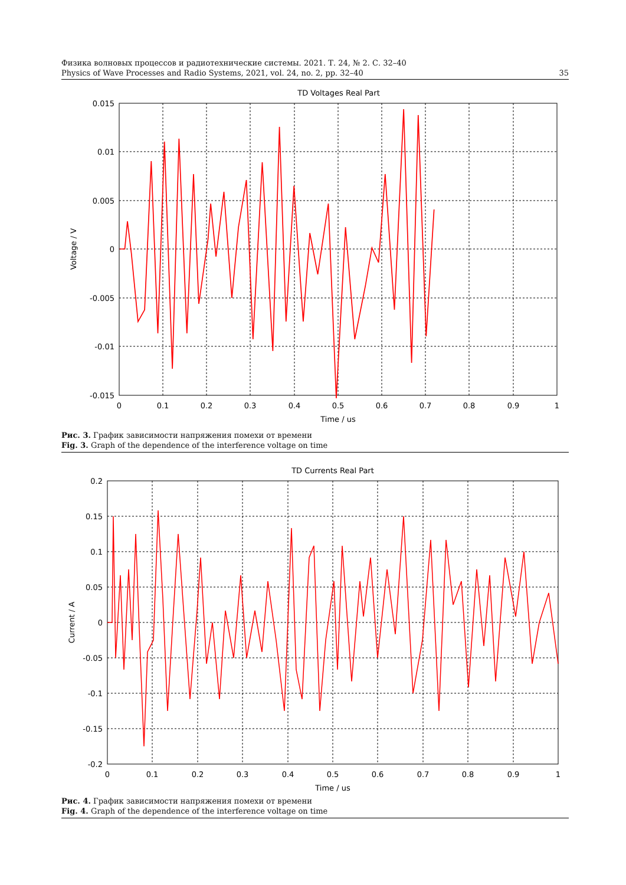Физика волновых процессов и радиотехнические системы. 2021. Т. 24, № 2. С. 32–40
Physics of Wave Processes and Radio Systems, 2021, vol. 24, no. 2, pp. 32–40 35
TD Voltages Real Part
0.015
0.01
0.005
0
-0.005
-0.01
-0.015
0
0.1
0.2
0.3
0.4
0.5
0.6
0.7
0.8
0.9
1
Time / us
Voltage / V
Рис. 3. График зависимости напряжения помехи от времени
Fig. 3. Graph of the dependence of the interference voltage on time
TD Currents Real Part
0.2
0.15
0.1
0.05
0
-0.05
-0.1
-0.15
-0.2
0
0.1
0.2
0.3
0.4
0.5
0.6
0.7
0.8
0.9
1
Time / us
Current / A
Рис. 4. График зависимости напряжения помехи от времени
Fig. 4. Graph of the dependence of the interference voltage on time